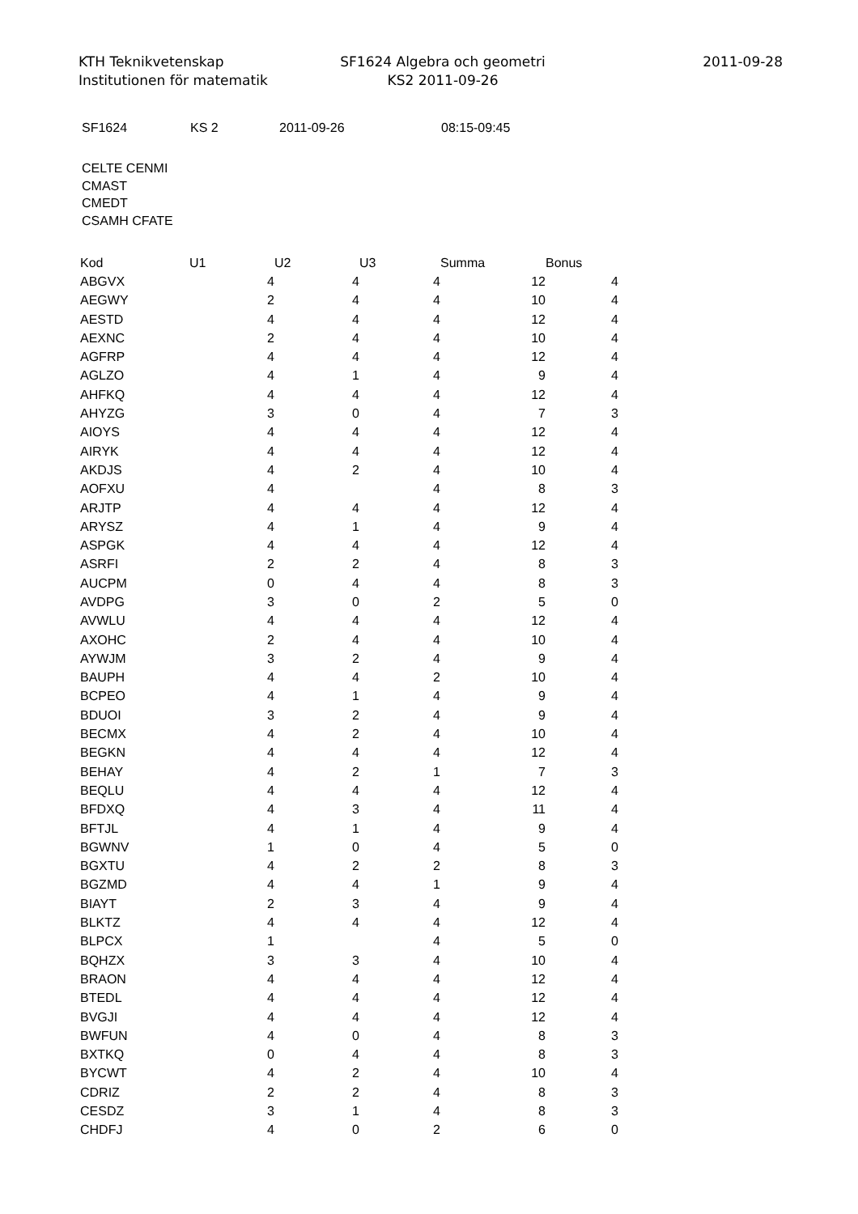KTH Teknikvetenskap
Institutionen för matematik
SF1624 Algebra och geometri
KS2 2011-09-26
2011-09-28
SF1624 KS 2 2011-09-26 08:15-09:45
CELTE CENMI
CMAST
CMEDT
CSAMH CFATE
| Kod | U1 | U2 | U3 | Summa | Bonus |
| --- | --- | --- | --- | --- | --- |
| ABGVX | 4 | 4 | 4 | 12 | 4 |
| AEGWY | 2 | 4 | 4 | 10 | 4 |
| AESTD | 4 | 4 | 4 | 12 | 4 |
| AEXNC | 2 | 4 | 4 | 10 | 4 |
| AGFRP | 4 | 4 | 4 | 12 | 4 |
| AGLZO | 4 | 1 | 4 | 9 | 4 |
| AHFKQ | 4 | 4 | 4 | 12 | 4 |
| AHYZG | 3 | 0 | 4 | 7 | 3 |
| AIOYS | 4 | 4 | 4 | 12 | 4 |
| AIRYK | 4 | 4 | 4 | 12 | 4 |
| AKDJS | 4 | 2 | 4 | 10 | 4 |
| AOFXU | 4 | | 4 | 8 | 3 |
| ARJTP | 4 | 4 | 4 | 12 | 4 |
| ARYSZ | 4 | 1 | 4 | 9 | 4 |
| ASPGK | 4 | 4 | 4 | 12 | 4 |
| ASRFI | 2 | 2 | 4 | 8 | 3 |
| AUCPM | 0 | 4 | 4 | 8 | 3 |
| AVDPG | 3 | 0 | 2 | 5 | 0 |
| AVWLU | 4 | 4 | 4 | 12 | 4 |
| AXOHC | 2 | 4 | 4 | 10 | 4 |
| AYWJM | 3 | 2 | 4 | 9 | 4 |
| BAUPH | 4 | 4 | 2 | 10 | 4 |
| BCPEO | 4 | 1 | 4 | 9 | 4 |
| BDUOI | 3 | 2 | 4 | 9 | 4 |
| BECMX | 4 | 2 | 4 | 10 | 4 |
| BEGKN | 4 | 4 | 4 | 12 | 4 |
| BEHAY | 4 | 2 | 1 | 7 | 3 |
| BEQLU | 4 | 4 | 4 | 12 | 4 |
| BFDXQ | 4 | 3 | 4 | 11 | 4 |
| BFTJL | 4 | 1 | 4 | 9 | 4 |
| BGWNV | 1 | 0 | 4 | 5 | 0 |
| BGXTU | 4 | 2 | 2 | 8 | 3 |
| BGZMD | 4 | 4 | 1 | 9 | 4 |
| BIAYT | 2 | 3 | 4 | 9 | 4 |
| BLKTZ | 4 | 4 | 4 | 12 | 4 |
| BLPCX | 1 | | 4 | 5 | 0 |
| BQHZX | 3 | 3 | 4 | 10 | 4 |
| BRAON | 4 | 4 | 4 | 12 | 4 |
| BTEDL | 4 | 4 | 4 | 12 | 4 |
| BVGJI | 4 | 4 | 4 | 12 | 4 |
| BWFUN | 4 | 0 | 4 | 8 | 3 |
| BXTKQ | 0 | 4 | 4 | 8 | 3 |
| BYCWT | 4 | 2 | 4 | 10 | 4 |
| CDRIZ | 2 | 2 | 4 | 8 | 3 |
| CESDZ | 3 | 1 | 4 | 8 | 3 |
| CHDFJ | 4 | 0 | 2 | 6 | 0 |